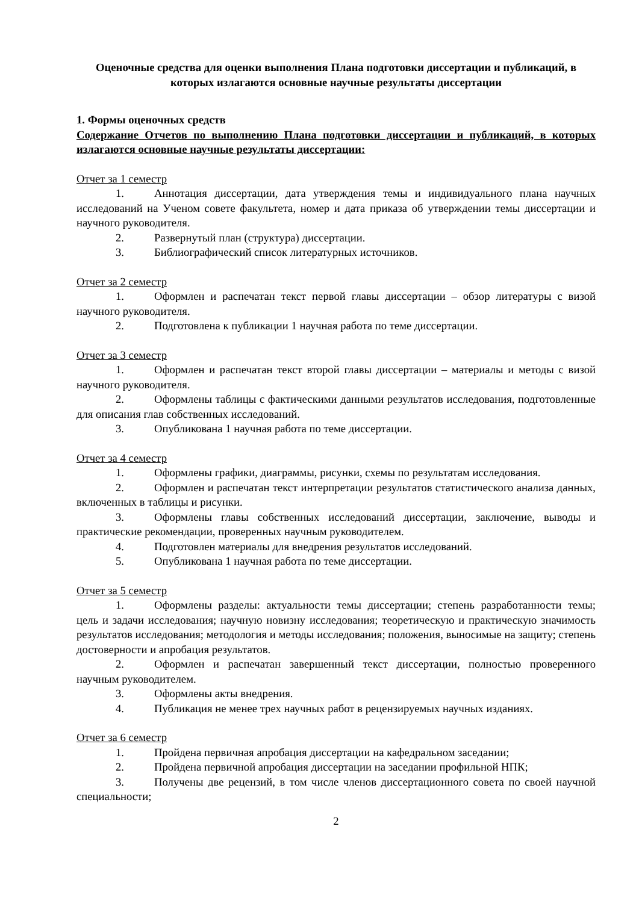Оценочные средства для оценки выполнения Плана подготовки диссертации и публикаций, в которых излагаются основные научные результаты диссертации
1. Формы оценочных средств
Содержание Отчетов по выполнению Плана подготовки диссертации и публикаций, в которых излагаются основные научные результаты диссертации:
Отчет за 1 семестр
1. Аннотация диссертации, дата утверждения темы и индивидуального плана научных исследований на Ученом совете факультета, номер и дата приказа об утверждении темы диссертации и научного руководителя.
2. Развернутый план (структура) диссертации.
3. Библиографический список литературных источников.
Отчет за 2 семестр
1. Оформлен и распечатан текст первой главы диссертации – обзор литературы с визой научного руководителя.
2. Подготовлена к публикации 1 научная работа по теме диссертации.
Отчет за 3 семестр
1. Оформлен и распечатан текст второй главы диссертации – материалы и методы с визой научного руководителя.
2. Оформлены таблицы с фактическими данными результатов исследования, подготовленные для описания глав собственных исследований.
3. Опубликована 1 научная работа по теме диссертации.
Отчет за 4 семестр
1. Оформлены графики, диаграммы, рисунки, схемы по результатам исследования.
2. Оформлен и распечатан текст интерпретации результатов статистического анализа данных, включенных в таблицы и рисунки.
3. Оформлены главы собственных исследований диссертации, заключение, выводы и практические рекомендации, проверенных научным руководителем.
4. Подготовлен материалы для внедрения результатов исследований.
5. Опубликована 1 научная работа по теме диссертации.
Отчет за 5 семестр
1. Оформлены разделы: актуальности темы диссертации; степень разработанности темы; цель и задачи исследования; научную новизну исследования; теоретическую и практическую значимость результатов исследования; методология и методы исследования; положения, выносимые на защиту; степень достоверности и апробация результатов.
2. Оформлен и распечатан завершенный текст диссертации, полностью проверенного научным руководителем.
3. Оформлены акты внедрения.
4. Публикация не менее трех научных работ в рецензируемых научных изданиях.
Отчет за 6 семестр
1. Пройдена первичная апробация диссертации на кафедральном заседании;
2. Пройдена первичной апробация диссертации на заседании профильной НПК;
3. Получены две рецензий, в том числе членов диссертационного совета по своей научной специальности;
2